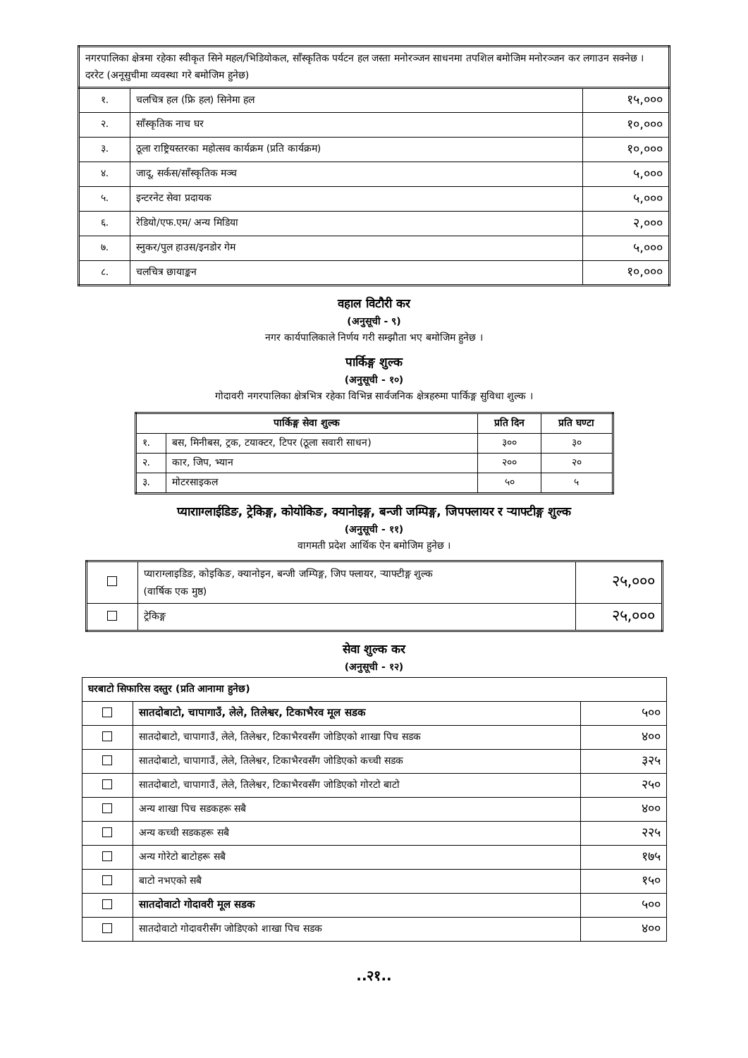| नगरपालिका क्षेत्रमा रहेका स्वीकृत सिने महल/भिडियोकल, साँस्कृतिक पर्यटन हल जस्ता मनोरञ्जन साधनमा तपशिल बमोजिम मनोरञ्जन कर लगाउन सक्नेछ । दररेट (अनूसुचीमा व्यवस्था गरे बमोजिम हुनेछ) | | |
| १. | चलचित्र हल (फ्रि हल) सिनेमा हल | १५,००० |
| २. | साँस्कृतिक नाच घर | १०,००० |
| ३. | ठूला राष्ट्रियस्तरका महोत्सव कार्यक्रम (प्रति कार्यक्रम) | १०,००० |
| ४. | जादू, सर्कस/साँस्कृतिक मञ्च | ५,००० |
| ५. | इन्टरनेट सेवा प्रदायक | ५,००० |
| ६. | रेडियो/एफ.एम/ अन्य मिडिया | २,००० |
| ७. | स्नुकर/पुल हाउस/इनडोर गेम | ५,००० |
| ८. | चलचित्र छायाङ्कन | १०,००० |
वहाल विटौरी कर
(अनुसूची - ९)
नगर कार्यपालिकाले निर्णय गरी सम्झौता भए बमोजिम हुनेछ ।
पार्किङ्ग शुल्क
(अनुसूची - १०)
गोदावरी नगरपालिका क्षेत्रभित्र रहेका विभिन्न सार्वजनिक क्षेत्रहरुमा पार्किङ्ग सुविधा शुल्क ।
| पार्किङ्ग सेवा शुल्क | | प्रति दिन | प्रति घण्टा |
| --- | --- | --- | --- |
| १. | बस, मिनीबस, ट्रक, टयाक्टर, टिपर (ठूला सवारी साधन) | ३०० | ३० |
| २. | कार, जिप, भ्यान | २०० | २० |
| ३. | मोटरसाइकल | ५० | ५ |
प्यारााग्लाईडिङ, ट्रेकिङ्ग, कोयोकिङ, क्यानोइङ्ग, बन्जी जम्पिङ्ग, जिपफ्लायर र ऱ्याफ्टीङ्ग शुल्क
(अनुसूची - ११)
वागमती प्रदेश आर्थिक ऐन बमोजिम हुनेछ ।
| | प्याराग्लाइडिङ, कोइकिङ, क्यानोइन, बन्जी जम्पिङ्ग, जिप फ्लायर, ऱ्याफ्टीङ्ग शुल्क (वार्षिक एक मुष्ठ) | २५,००० |
| | ट्रेकिङ्ग | २५,००० |
सेवा शुल्क कर
(अनुसूची - १२)
| घरबाटो सिफारिस दस्तुर (प्रति आनामा हुनेछ) | | |
| | सातदोबाटो, चापागाउँ, लेले, तिलेश्वर, टिकाभैरव मूल सडक | ५०० |
| | सातदोबाटो, चापागाउँ, लेले, तिलेश्वर, टिकाभैरवसँग जोडिएको शाखा पिच सडक | ४०० |
| | सातदोबाटो, चापागाउँ, लेले, तिलेश्वर, टिकाभैरवसँग जोडिएको कच्ची सडक | ३२५ |
| | सातदोबाटो, चापागाउँ, लेले, तिलेश्वर, टिकाभैरवसँग जोडिएको गोरटो बाटो | २५० |
| | अन्य शाखा पिच सडकहरू सबै | ४०० |
| | अन्य कच्ची सडकहरू सबै | २२५ |
| | अन्य गोरेटो बाटोहरू सबै | १७५ |
| | बाटो नभएको सबै | १५० |
| | सातदोवाटो गोदावरी मूल सडक | ५०० |
| | सातदोवाटो गोदावरीसँग जोडिएको शाखा पिच सडक | ४०० |
..२१..